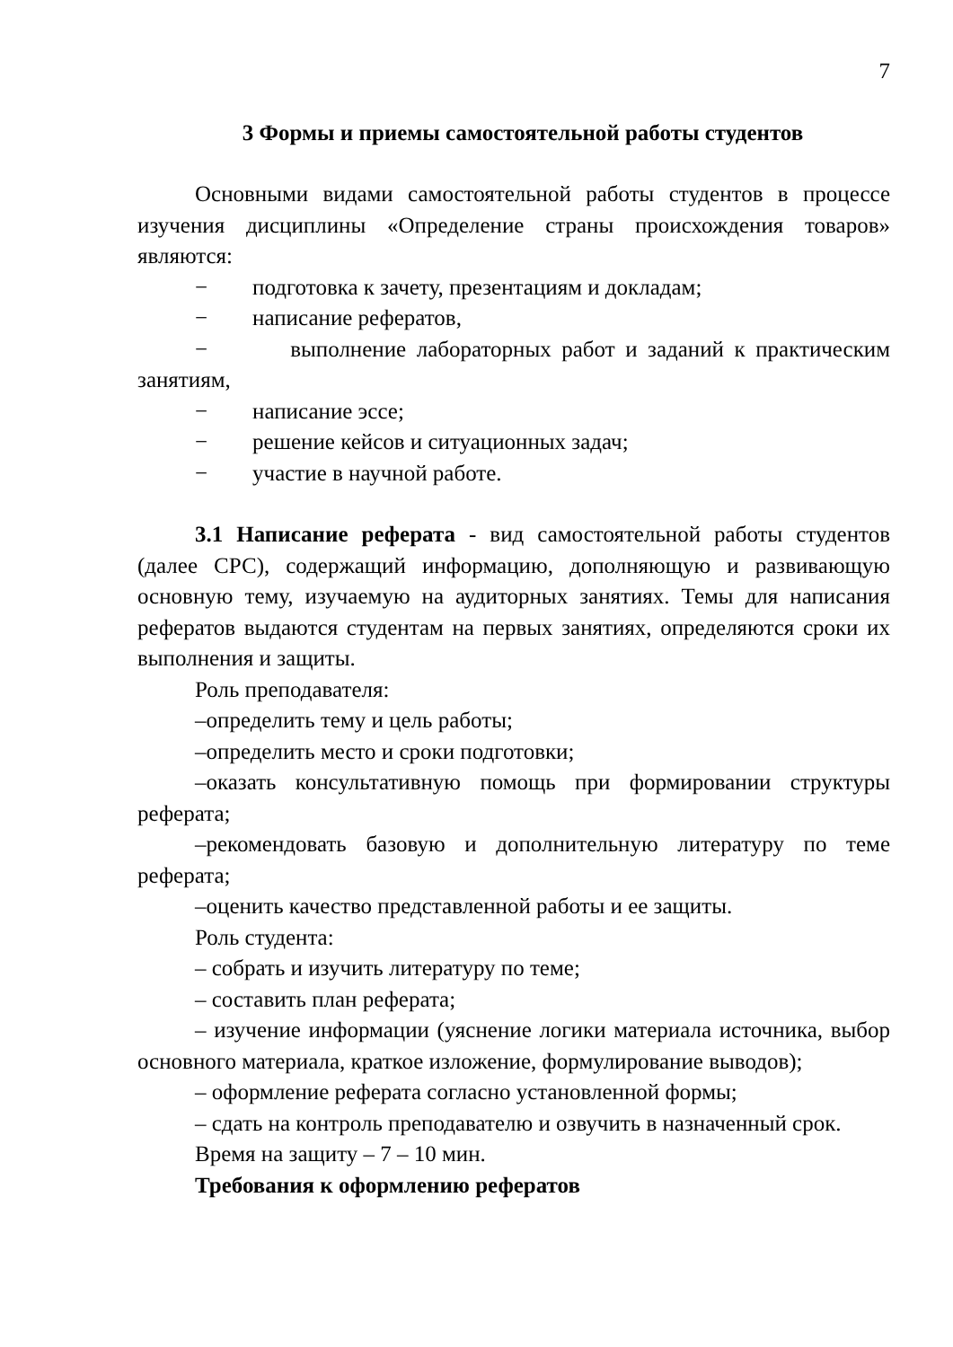7
3 Формы и приемы самостоятельной работы студентов
Основными видами самостоятельной работы студентов в процессе изучения дисциплины «Определение страны происхождения товаров» являются:
− подготовка к зачету, презентациям и докладам;
− написание рефератов,
− выполнение лабораторных работ и заданий к практическим занятиям,
− написание эссе;
− решение кейсов и ситуационных задач;
− участие в научной работе.
3.1 Написание реферата - вид самостоятельной работы студентов (далее СРС), содержащий информацию, дополняющую и развивающую основную тему, изучаемую на аудиторных занятиях. Темы для написания рефератов выдаются студентам на первых занятиях, определяются сроки их выполнения и защиты.
Роль преподавателя:
–определить тему и цель работы;
–определить место и сроки подготовки;
–оказать консультативную помощь при формировании структуры реферата;
–рекомендовать базовую и дополнительную литературу по теме реферата;
–оценить качество представленной работы и ее защиты.
Роль студента:
– собрать и изучить литературу по теме;
– составить план реферата;
– изучение информации (уяснение логики материала источника, выбор основного материала, краткое изложение, формулирование выводов);
– оформление реферата согласно установленной формы;
– сдать на контроль преподавателю и озвучить в назначенный срок.
Время на защиту – 7 – 10 мин.
Требования к оформлению рефератов